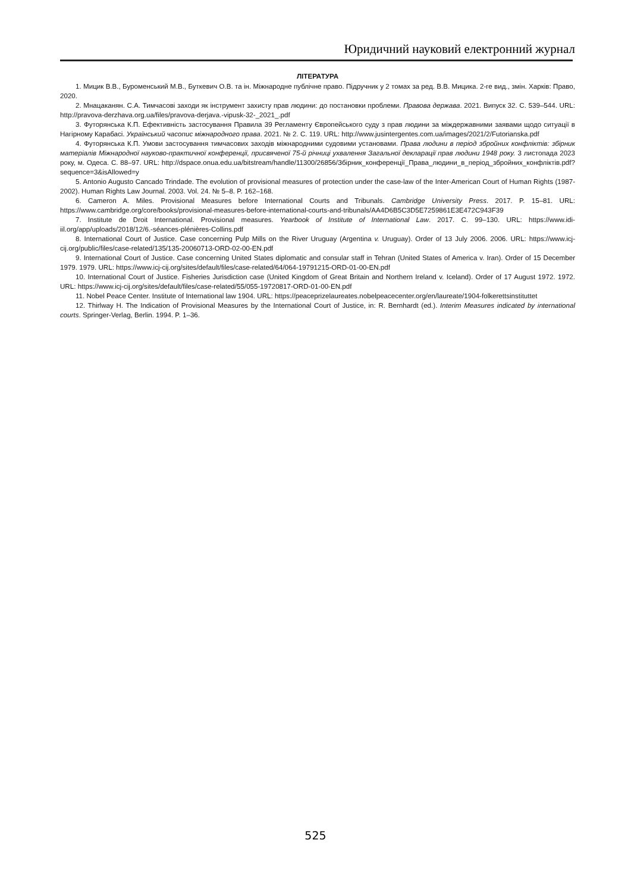Юридичний науковий електронний журнал
ЛІТЕРАТУРА
1. Мицик В.В., Буроменський М.В., Буткевич О.В. та ін. Міжнародне публічне право. Підручник у 2 томах за ред. В.В. Мицика. 2-ге вид., змін. Харків: Право, 2020.
2. Мнацаканян. С.А. Тимчасові заходи як інструмент захисту прав людини: до постановки проблеми. Правова держава. 2021. Випуск 32. С. 539–544. URL: http://pravova-derzhava.org.ua/files/pravova-derjava.-vipusk-32-_2021_.pdf
3. Футорянська К.П. Ефективність застосування Правила 39 Регламенту Європейського суду з прав людини за міждержавними заявами щодо ситуації в Нагірному Карабасі. Український часопис міжнародного права. 2021. № 2. С. 119. URL: http://www.jusintergentes.com.ua/images/2021/2/Futorianska.pdf
4. Футорянська К.П. Умови застосування тимчасових заходів міжнародними судовими установами. Права людини в період збройних конфліктів: збірник матеріалів Міжнародної науково-практичної конференції, присвяченої 75-й річниці ухвалення Загальної декларації прав людини 1948 року. 3 листопада 2023 року, м. Одеса. С. 88–97. URL: http://dspace.onua.edu.ua/bitstream/handle/11300/26856/Збірник_конференції_Права_людини_в_період_збройних_конфліктів.pdf?sequence=3&isAllowed=y
5. Antonio Augusto Cancado Trindade. The evolution of provisional measures of protection under the case-law of the Inter-American Court of Human Rights (1987-2002). Human Rights Law Journal. 2003. Vol. 24. № 5–8. P. 162–168.
6. Cameron A. Miles. Provisional Measures before International Courts and Tribunals. Cambridge University Press. 2017. P. 15–81. URL: https://www.cambridge.org/core/books/provisional-measures-before-international-courts-and-tribunals/AA4D6B5C3D5E7259861E3E472C943F39
7. Institute de Droit International. Provisional measures. Yearbook of Institute of International Law. 2017. С. 99–130. URL: https://www.idi-iil.org/app/uploads/2018/12/6.-séances-plénières-Collins.pdf
8. International Court of Justice. Case concerning Pulp Mills on the River Uruguay (Argentina v. Uruguay). Order of 13 July 2006. 2006. URL: https://www.icj-cij.org/public/files/case-related/135/135-20060713-ORD-02-00-EN.pdf
9. International Court of Justice. Case concerning United States diplomatic and consular staff in Tehran (United States of America v. Iran). Order of 15 December 1979. 1979. URL: https://www.icj-cij.org/sites/default/files/case-related/64/064-19791215-ORD-01-00-EN.pdf
10. International Court of Justice. Fisheries Jurisdiction case (United Kingdom of Great Britain and Northern Ireland v. Iceland). Order of 17 August 1972. 1972. URL: https://www.icj-cij.org/sites/default/files/case-related/55/055-19720817-ORD-01-00-EN.pdf
11. Nobel Peace Center. Institute of International law 1904. URL: https://peaceprizelaureates.nobelpeacecenter.org/en/laureate/1904-folkerettsinstituttet
12. Thirlway H. The Indication of Provisional Measures by the International Court of Justice, in: R. Bernhardt (ed.). Interim Measures indicated by international courts. Springer-Verlag, Berlin. 1994. P. 1–36.
525